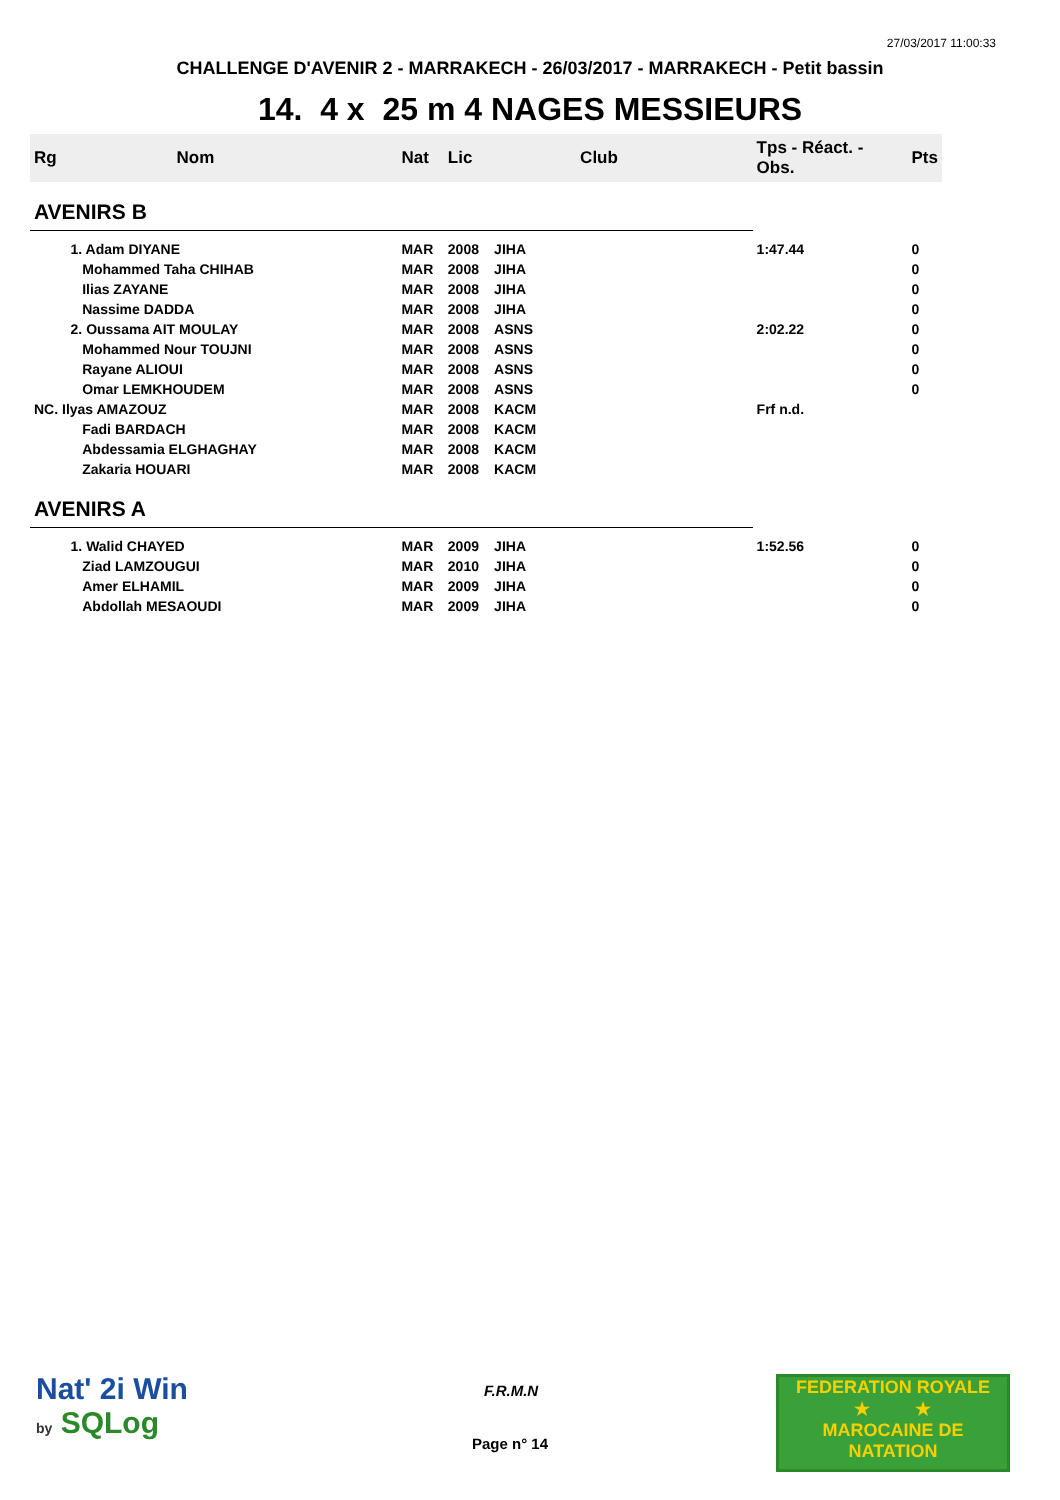27/03/2017 11:00:33
CHALLENGE D'AVENIR 2 - MARRAKECH - 26/03/2017 - MARRAKECH - Petit bassin
14. 4 x 25 m 4 NAGES MESSIEURS
| Rg | Nom | Nat | Lic | Club | Tps - Réact. - Obs. | Pts |
| --- | --- | --- | --- | --- | --- | --- |
| AVENIRS B | | | | | | |
| | 1. Adam DIYANE | MAR | 2008 | JIHA | 1:47.44 | 0 |
| | Mohammed Taha CHIHAB | MAR | 2008 | JIHA | | 0 |
| | Ilias ZAYANE | MAR | 2008 | JIHA | | 0 |
| | Nassime DADDA | MAR | 2008 | JIHA | | 0 |
| | 2. Oussama AIT MOULAY | MAR | 2008 | ASNS | 2:02.22 | 0 |
| | Mohammed Nour TOUJNI | MAR | 2008 | ASNS | | 0 |
| | Rayane ALIOUI | MAR | 2008 | ASNS | | 0 |
| | Omar LEMKHOUDEM | MAR | 2008 | ASNS | | 0 |
| NC. Ilyas AMAZOUZ | | MAR | 2008 | KACM | Frf n.d. | |
| | Fadi BARDACH | MAR | 2008 | KACM | | |
| | Abdessamia ELGHAGHAY | MAR | 2008 | KACM | | |
| | Zakaria HOUARI | MAR | 2008 | KACM | | |
| AVENIRS A | | | | | | |
| | 1. Walid CHAYED | MAR | 2009 | JIHA | 1:52.56 | 0 |
| | Ziad LAMZOUGUI | MAR | 2010 | JIHA | | 0 |
| | Amer ELHAMIL | MAR | 2009 | JIHA | | 0 |
| | Abdollah MESAOUDI | MAR | 2009 | JIHA | | 0 |
Nat' 2i Win
by SQLog
F.R.M.N
Page n° 14
FEDERATION ROYALE
★ ★
MAROCAINE DE NATATION